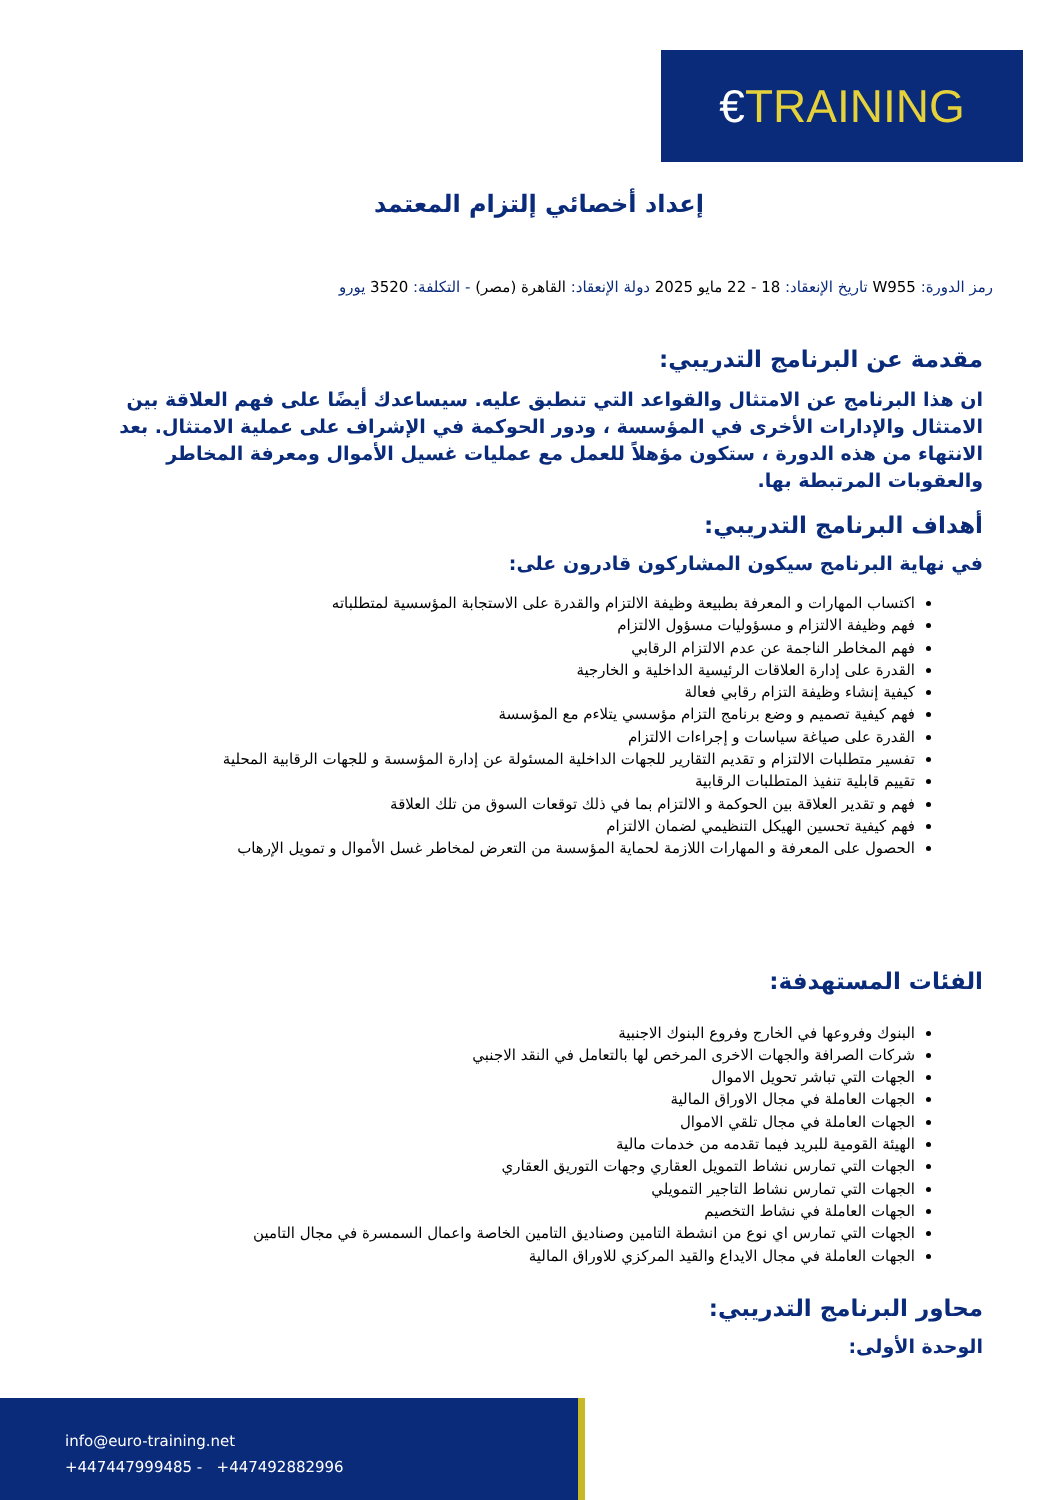€TRAINING
إعداد أخصائي إلتزام المعتمد
رمز الدورة: W955 تاريخ الإنعقاد: 18 - 22 مايو 2025 دولة الإنعقاد: القاهرة (مصر) - التكلفة: 3520 يورو
مقدمة عن البرنامج التدريبي:
ان هذا البرنامج عن الامتثال والقواعد التي تنطبق عليه. سيساعدك أيضًا على فهم العلاقة بين الامتثال والإدارات الأخرى في المؤسسة ، ودور الحوكمة في الإشراف على عملية الامتثال. بعد الانتهاء من هذه الدورة ، ستكون مؤهلاً للعمل مع عمليات غسيل الأموال ومعرفة المخاطر والعقوبات المرتبطة بها.
أهداف البرنامج التدريبي:
في نهاية البرنامج سيكون المشاركون قادرون على:
اكتساب المهارات و المعرفة بطبيعة وظيفة الالتزام والقدرة على الاستجابة المؤسسية لمتطلباته
فهم وظيفة الالتزام و مسؤوليات مسؤول الالتزام
فهم المخاطر الناجمة عن عدم الالتزام الرقابي
القدرة على إدارة العلاقات الرئيسية الداخلية و الخارجية
كيفية إنشاء وظيفة التزام رقابي فعالة
فهم كيفية تصميم و وضع برنامج التزام مؤسسي يتلاءم مع المؤسسة
القدرة على صياغة سياسات و إجراءات الالتزام
تفسير متطلبات الالتزام و تقديم التقارير للجهات الداخلية المسئولة عن إدارة المؤسسة و للجهات الرقابية المحلية
تقييم قابلية تنفيذ المتطلبات الرقابية
فهم و تقدير العلاقة بين الحوكمة و الالتزام بما في ذلك توقعات السوق من تلك العلاقة
فهم كيفية تحسين الهيكل التنظيمي لضمان الالتزام
الحصول على المعرفة و المهارات اللازمة لحماية المؤسسة من التعرض لمخاطر غسل الأموال و تمويل الإرهاب
الفئات المستهدفة:
البنوك وفروعها في الخارج وفروع البنوك الاجنبية
شركات الصرافة والجهات الاخرى المرخص لها بالتعامل في النقد الاجنبي
الجهات التي تباشر تحويل الاموال
الجهات العاملة في مجال الاوراق المالية
الجهات العاملة في مجال تلقي الاموال
الهيئة القومية للبريد فيما تقدمه من خدمات مالية
الجهات التي تمارس نشاط التمويل العقاري وجهات التوريق العقاري
الجهات التي تمارس نشاط التاجير التمويلي
الجهات العاملة في نشاط التخصيم
الجهات التي تمارس اي نوع من انشطة التامين وصناديق التامين الخاصة واعمال السمسرة في مجال التامين
الجهات العاملة في مجال الايداع والقيد المركزي للاوراق المالية
محاور البرنامج التدريبي:
الوحدة الأولى:
info@euro-training.net
+447447999485 - +447492882996